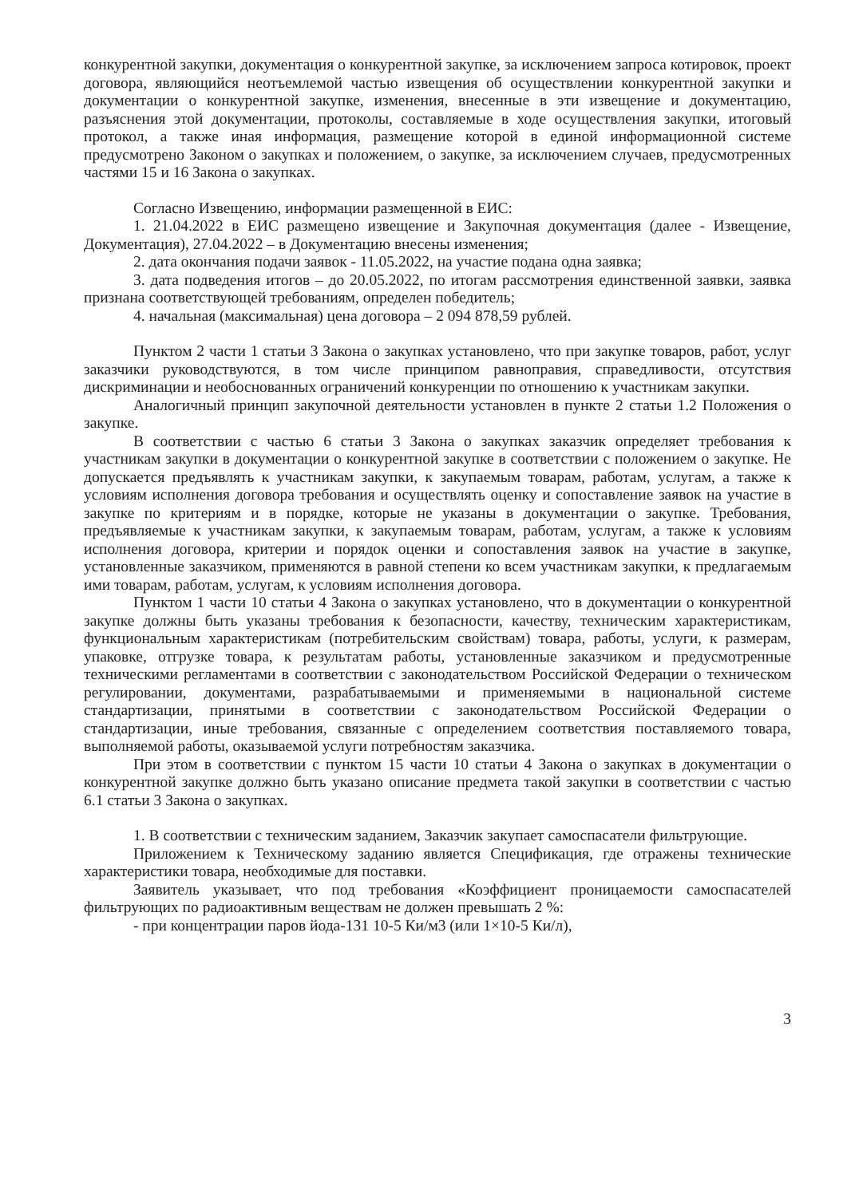конкурентной закупки, документация о конкурентной закупке, за исключением запроса котировок, проект договора, являющийся неотъемлемой частью извещения об осуществлении конкурентной закупки и документации о конкурентной закупке, изменения, внесенные в эти извещение и документацию, разъяснения этой документации, протоколы, составляемые в ходе осуществления закупки, итоговый протокол, а также иная информация, размещение которой в единой информационной системе предусмотрено Законом о закупках и положением, о закупке, за исключением случаев, предусмотренных частями 15 и 16 Закона о закупках.
Согласно Извещению, информации размещенной в ЕИС:
1. 21.04.2022 в ЕИС размещено извещение и Закупочная документация (далее - Извещение, Документация), 27.04.2022 – в Документацию внесены изменения;
2. дата окончания подачи заявок - 11.05.2022, на участие подана одна заявка;
3. дата подведения итогов – до 20.05.2022, по итогам рассмотрения единственной заявки, заявка признана соответствующей требованиям, определен победитель;
4. начальная (максимальная) цена договора – 2 094 878,59 рублей.
Пунктом 2 части 1 статьи 3 Закона о закупках установлено, что при закупке товаров, работ, услуг заказчики руководствуются, в том числе принципом равноправия, справедливости, отсутствия дискриминации и необоснованных ограничений конкуренции по отношению к участникам закупки.
Аналогичный принцип закупочной деятельности установлен в пункте 2 статьи 1.2 Положения о закупке.
В соответствии с частью 6 статьи 3 Закона о закупках заказчик определяет требования к участникам закупки в документации о конкурентной закупке в соответствии с положением о закупке. Не допускается предъявлять к участникам закупки, к закупаемым товарам, работам, услугам, а также к условиям исполнения договора требования и осуществлять оценку и сопоставление заявок на участие в закупке по критериям и в порядке, которые не указаны в документации о закупке. Требования, предъявляемые к участникам закупки, к закупаемым товарам, работам, услугам, а также к условиям исполнения договора, критерии и порядок оценки и сопоставления заявок на участие в закупке, установленные заказчиком, применяются в равной степени ко всем участникам закупки, к предлагаемым ими товарам, работам, услугам, к условиям исполнения договора.
Пунктом 1 части 10 статьи 4 Закона о закупках установлено, что в документации о конкурентной закупке должны быть указаны требования к безопасности, качеству, техническим характеристикам, функциональным характеристикам (потребительским свойствам) товара, работы, услуги, к размерам, упаковке, отгрузке товара, к результатам работы, установленные заказчиком и предусмотренные техническими регламентами в соответствии с законодательством Российской Федерации о техническом регулировании, документами, разрабатываемыми и применяемыми в национальной системе стандартизации, принятыми в соответствии с законодательством Российской Федерации о стандартизации, иные требования, связанные с определением соответствия поставляемого товара, выполняемой работы, оказываемой услуги потребностям заказчика.
При этом в соответствии с пунктом 15 части 10 статьи 4 Закона о закупках в документации о конкурентной закупке должно быть указано описание предмета такой закупки в соответствии с частью 6.1 статьи 3 Закона о закупках.
1. В соответствии с техническим заданием, Заказчик закупает самоспасатели фильтрующие.
Приложением к Техническому заданию является Спецификация, где отражены технические характеристики товара, необходимые для поставки.
Заявитель указывает, что под требования «Коэффициент проницаемости самоспасателей фильтрующих по радиоактивным веществам не должен превышать 2 %:
- при концентрации паров йода-131 10-5 Ки/м3 (или 1×10-5 Ки/л),
3